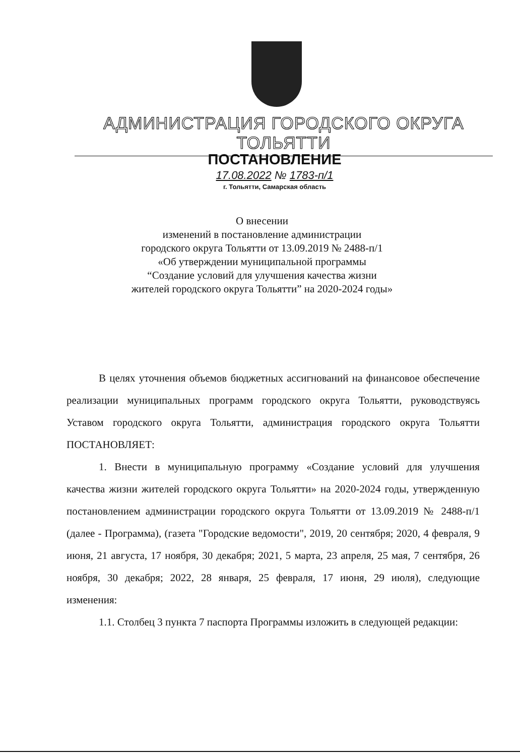АДМИНИСТРАЦИЯ ГОРОДСКОГО ОКРУГА ТОЛЬЯТТИ
ПОСТАНОВЛЕНИЕ
17.08.2022 № 1783-п/1
г. Тольятти, Самарская область
О внесении
изменений в постановление администрации
городского округа Тольятти от 13.09.2019 № 2488-п/1
«Об утверждении муниципальной программы
“Создание условий для улучшения качества жизни
жителей городского округа Тольятти” на 2020-2024 годы»
В целях уточнения объемов бюджетных ассигнований на финансовое обеспечение реализации муниципальных программ городского округа Тольятти, руководствуясь Уставом городского округа Тольятти, администрация городского округа Тольятти ПОСТАНОВЛЯЕТ:
1. Внести в муниципальную программу «Создание условий для улучшения качества жизни жителей городского округа Тольятти» на 2020-2024 годы, утвержденную постановлением администрации городского округа Тольятти от 13.09.2019 № 2488-п/1 (далее - Программа), (газета "Городские ведомости", 2019, 20 сентября; 2020, 4 февраля, 9 июня, 21 августа, 17 ноября, 30 декабря; 2021, 5 марта, 23 апреля, 25 мая, 7 сентября, 26 ноября, 30 декабря; 2022, 28 января, 25 февраля, 17 июня, 29 июля), следующие изменения:
1.1. Столбец 3 пункта 7 паспорта Программы изложить в следующей редакции: